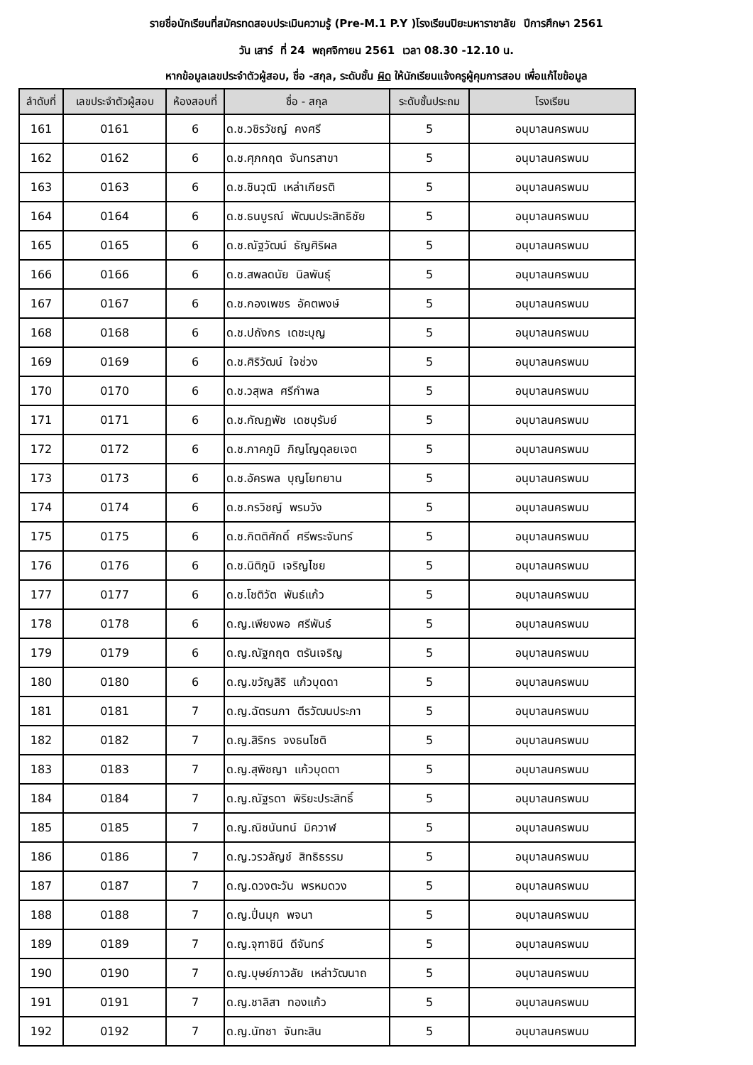รายชื่อนักเรียนที่สมัครทดสอบประเมินความรู้ (Pre-M.1 P.Y )โรงเรียนปิยะมหาราชาลัย ปีการศึกษา 2561
วัน เสาร์ ที่ 24 พฤศจิกายน 2561 เวลา 08.30 -12.10 น.
หากข้อมูลเลขประจำตัวผู้สอบ, ชื่อ -สกุล, ระดับชั้น ผิด ให้นักเรียนแจ้งครูผู้คุมการสอบ เพื่อแก้ไขข้อมูล
| ลำดับที่ | เลขประจำตัวผู้สอบ | ห้องสอบที่ | ชื่อ - สกุล | ระดับชั้นประถม | โรงเรียน |
| --- | --- | --- | --- | --- | --- |
| 161 | 0161 | 6 | ด.ช.วชิรวัชญ์ คงศรี | 5 | อนุบาลนครพนม |
| 162 | 0162 | 6 | ด.ช.ศุภกฤต จันทรสาขา | 5 | อนุบาลนครพนม |
| 163 | 0163 | 6 | ด.ช.ชินวุฒิ เหล่าเกียรติ | 5 | อนุบาลนครพนม |
| 164 | 0164 | 6 | ด.ช.ธนบูรณ์ พัฒนประสิทธิชัย | 5 | อนุบาลนครพนม |
| 165 | 0165 | 6 | ด.ช.ณัฐวัฒน์ ธัญศิริผล | 5 | อนุบาลนครพนม |
| 166 | 0166 | 6 | ด.ช.สพลดนัย นิลพันธุ์ | 5 | อนุบาลนครพนม |
| 167 | 0167 | 6 | ด.ช.กองเพชร อัคตพงษ์ | 5 | อนุบาลนครพนม |
| 168 | 0168 | 6 | ด.ช.ปถังกร เดชะบุญ | 5 | อนุบาลนครพนม |
| 169 | 0169 | 6 | ด.ช.ศิริวัฒน์ ใจช่วง | 5 | อนุบาลนครพนม |
| 170 | 0170 | 6 | ด.ช.วสุพล ศรีกำพล | 5 | อนุบาลนครพนม |
| 171 | 0171 | 6 | ด.ช.กัณฏพัช เดชบุรัมย์ | 5 | อนุบาลนครพนม |
| 172 | 0172 | 6 | ด.ช.ภาคภูมิ ภิญโญดุลยเจต | 5 | อนุบาลนครพนม |
| 173 | 0173 | 6 | ด.ช.อัครพล บุญโยทยาน | 5 | อนุบาลนครพนม |
| 174 | 0174 | 6 | ด.ช.กรวิชญ์ พรมวัง | 5 | อนุบาลนครพนม |
| 175 | 0175 | 6 | ด.ช.กิตติศักดิ์ ศรีพระจันทร์ | 5 | อนุบาลนครพนม |
| 176 | 0176 | 6 | ด.ช.นิติภูมิ เจริญไชย | 5 | อนุบาลนครพนม |
| 177 | 0177 | 6 | ด.ช.โชติวัต พันธ์แก้ว | 5 | อนุบาลนครพนม |
| 178 | 0178 | 6 | ด.ญ.เพียงพอ ศรีพันธ์ | 5 | อนุบาลนครพนม |
| 179 | 0179 | 6 | ด.ญ.ณัฐกฤต ตรันเจริญ | 5 | อนุบาลนครพนม |
| 180 | 0180 | 6 | ด.ญ.ขวัญสิริ แก้วบุดดา | 5 | อนุบาลนครพนม |
| 181 | 0181 | 7 | ด.ญ.ฉัตรนภา ตีรวัฒนประภา | 5 | อนุบาลนครพนม |
| 182 | 0182 | 7 | ด.ญ.สิริกร จงธนโชติ | 5 | อนุบาลนครพนม |
| 183 | 0183 | 7 | ด.ญ.สุพิชญา แก้วบุดตา | 5 | อนุบาลนครพนม |
| 184 | 0184 | 7 | ด.ญ.ณัฐรดา พิริยะประสิทธิ์ | 5 | อนุบาลนครพนม |
| 185 | 0185 | 7 | ด.ญ.ณิชนันทน์ มิควาฬ | 5 | อนุบาลนครพนม |
| 186 | 0186 | 7 | ด.ญ.วรวลัญช์ สิทธิธรรม | 5 | อนุบาลนครพนม |
| 187 | 0187 | 7 | ด.ญ.ดวงตะวัน พรหมดวง | 5 | อนุบาลนครพนม |
| 188 | 0188 | 7 | ด.ญ.ปิ่นมุก พจนา | 5 | อนุบาลนครพนม |
| 189 | 0189 | 7 | ด.ญ.จุฑาชินี ดีจันทร์ | 5 | อนุบาลนครพนม |
| 190 | 0190 | 7 | ด.ญ.บุษย์ภาวลัย เหล่าวัฒนาถ | 5 | อนุบาลนครพนม |
| 191 | 0191 | 7 | ด.ญ.ชาลิสา ทองแก้ว | 5 | อนุบาลนครพนม |
| 192 | 0192 | 7 | ด.ญ.นัทชา จันทะสิน | 5 | อนุบาลนครพนม |